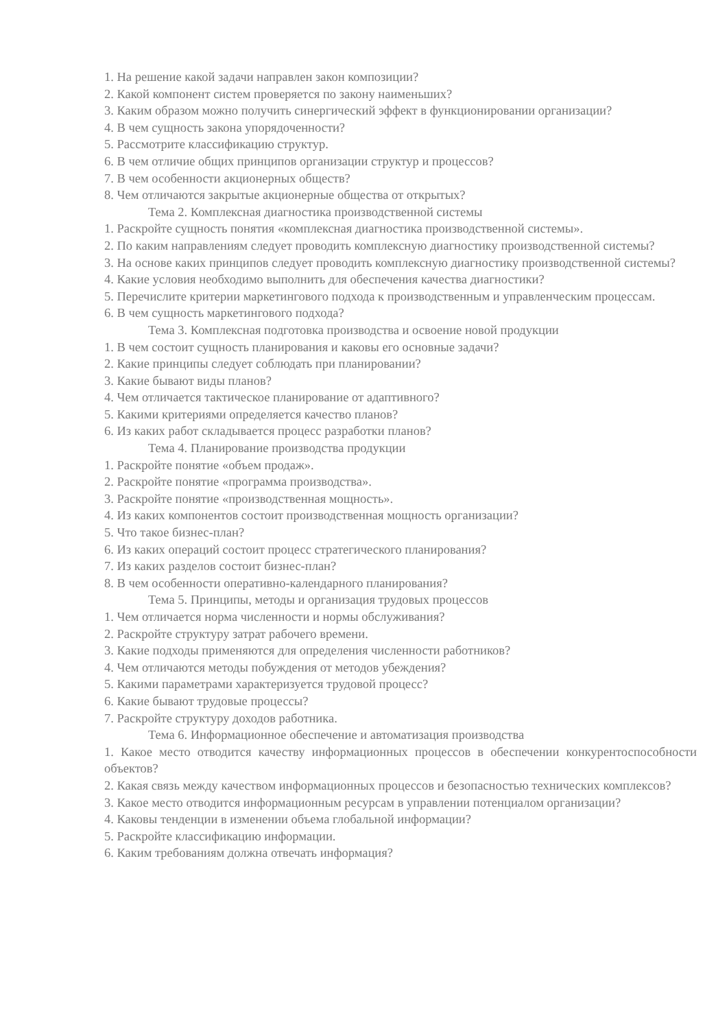1. На решение какой задачи направлен закон композиции?
2. Какой компонент систем проверяется по закону наименьших?
3. Каким образом можно получить синергический эффект в функционировании организации?
4. В чем сущность закона упорядоченности?
5. Рассмотрите классификацию структур.
6. В чем отличие общих принципов организации структур и процессов?
7. В чем особенности акционерных обществ?
8. Чем отличаются закрытые акционерные общества от открытых?
Тема 2. Комплексная диагностика производственной системы
1. Раскройте сущность понятия «комплексная диагностика производственной системы».
2. По каким направлениям следует проводить комплексную диагностику производственной системы?
3. На основе каких принципов следует проводить комплексную диагностику производственной системы?
4. Какие условия необходимо выполнить для обеспечения качества диагностики?
5. Перечислите критерии маркетингового подхода к производственным и управленческим процессам.
6. В чем сущность маркетингового подхода?
Тема 3. Комплексная подготовка производства и освоение новой продукции
1. В чем состоит сущность планирования и каковы его основные задачи?
2. Какие принципы следует соблюдать при планировании?
3. Какие бывают виды планов?
4. Чем отличается тактическое планирование от адаптивного?
5. Какими критериями определяется качество планов?
6. Из каких работ складывается процесс разработки планов?
Тема 4. Планирование производства продукции
1. Раскройте понятие «объем продаж».
2. Раскройте понятие «программа производства».
3. Раскройте понятие «производственная мощность».
4. Из каких компонентов состоит производственная мощность организации?
5. Что такое бизнес-план?
6. Из каких операций состоит процесс стратегического планирования?
7. Из каких разделов состоит бизнес-план?
8. В чем особенности оперативно-календарного планирования?
Тема 5. Принципы, методы и организация трудовых процессов
1. Чем отличается норма численности и нормы обслуживания?
2. Раскройте структуру затрат рабочего времени.
3. Какие подходы применяются для определения численности работников?
4. Чем отличаются методы побуждения от методов убеждения?
5. Какими параметрами характеризуется трудовой процесс?
6. Какие бывают трудовые процессы?
7. Раскройте структуру доходов работника.
Тема 6. Информационное обеспечение и автоматизация производства
1. Какое место отводится качеству информационных процессов в обеспечении конкурентоспособности объектов?
2. Какая связь между качеством информационных процессов и безопасностью технических комплексов?
3. Какое место отводится информационным ресурсам в управлении потенциалом организации?
4. Каковы тенденции в изменении объема глобальной информации?
5. Раскройте классификацию информации.
6. Каким требованиям должна отвечать информация?